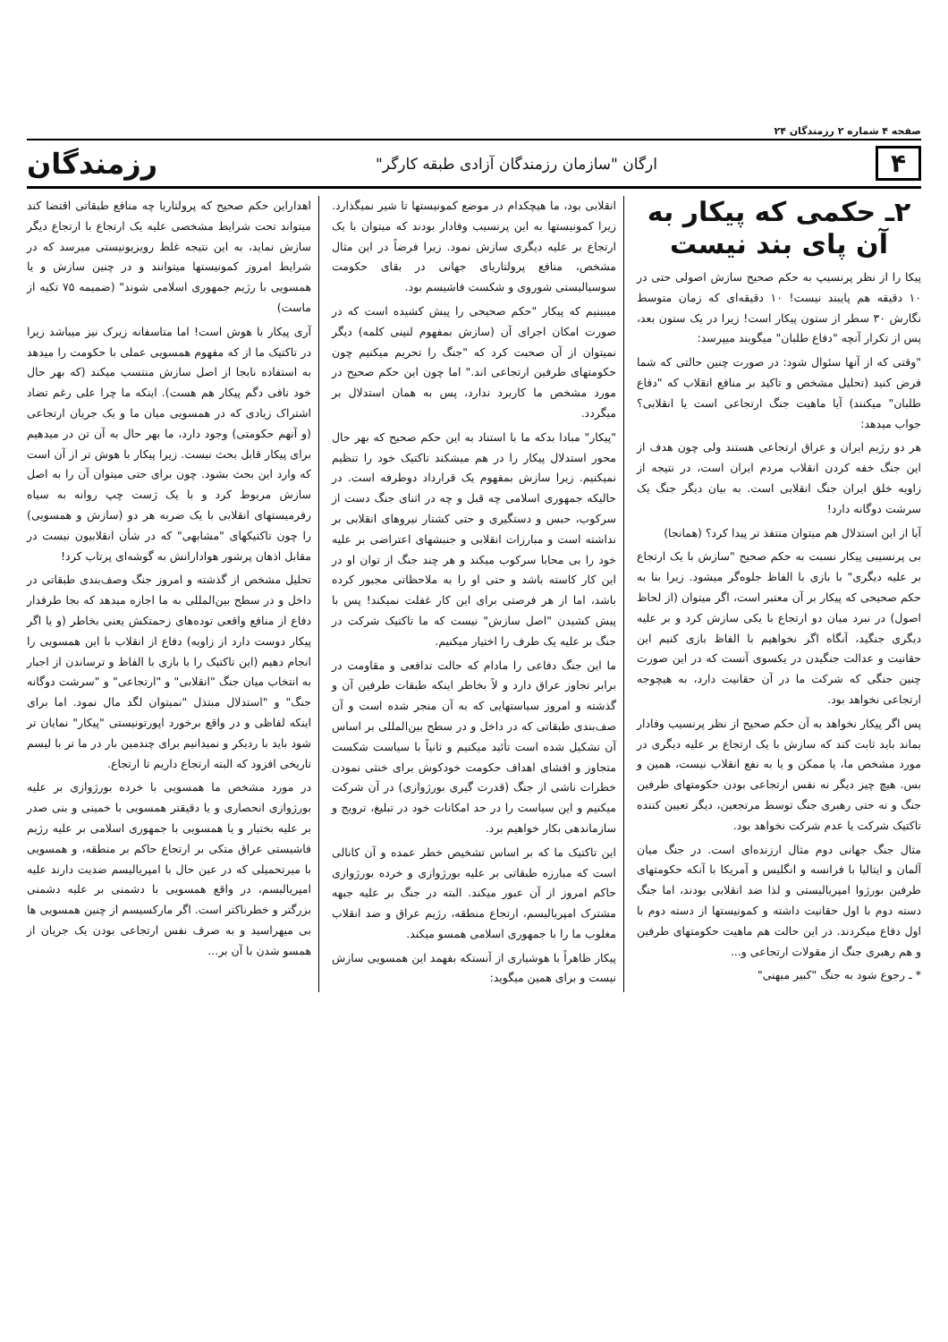صفحه‌ ۴ شماره ۲ رزمندگان ۲۴
۴
ارگان "سازمان رزمندگان آزادی طبقه کارگر"
رزمندگان
۲ـ حکمی که پیکار به آن پای بند نیست
پیکا را از نظر پرنسیپ به حکم صحیح سازش اصولی حتی در ۱۰ دقیقه هم پایبند نیست! ۱۰ دقیقه‌ای که زمان متوسط نگارش ۳۰ سطر از ستون پیکار است! زیرا در یک ستون بعد، پس از تکرار آنچه "دفاع طلبان" میگویند میپرسد:
"وقتی که از آنها سئوال شود: در صورت چنین حالتی که شما فرض کنید (تحلیل مشخص و تاکید بر منافع انقلاب که "دفاع طلبان" میکنند) آیا ماهیت جنگ ارتجاعی است یا انقلابی؟ جواب میدهد:
هر دو رژیم ایران و عراق ارتجاعی هستند ولی چون هدف از این جنگ خفه کردن انقلاب مردم ایران است، در نتیجه از زاویه خلق ایران جنگ انقلابی است. به بیان دیگر جنگ یک سرشت دوگانه دارد!
آیا از این استدلال هم میتوان منتفذ تر پیدا کرد؟ (همانجا)
بی پرنسیبی پیکار نسبت به حکم صحیح "سازش با یک ارتجاع بر علیه دیگری" با بازی با الفاظ جلوه‌گر میشود. زیرا بنا به حکم صحیحی که پیکار بر آن معتبر است، اگر میتوان (از لحاظ اصول) در نبرد میان دو ارتجاع با یکی سازش کرد و بر علیه دیگری جنگید، آنگاه اگر نخواهیم با الفاظ بازی کنیم این حقانیت و عدالت جنگیدن در یکسوی آنست که در این صورت چنین جنگی که شرکت ما در آن حقانیت دارد، به هیچوجه ارتجاعی نخواهد بود.
پس اگر پیکار نخواهد به آن حکم صحیح از نظر پرنسیب وفادار بماند باید ثابت کند که سازش با یک ارتجاع بر علیه دیگری در مورد مشخص ما، یا ممکن و یا به نفع انقلاب نیست، همین و بس. هیچ چیز دیگر نه نفس ارتجاعی بودن حکومتهای طرفین جنگ و نه حتی رهبری جنگ توسط مرتجعین، دیگر تعیین کننده تاکتیک شرکت یا عدم شرکت نخواهد بود.
مثال جنگ جهانی دوم مثال ارزنده‌ای است. در جنگ میان آلمان و ایتالیا با فرانسه و انگلیس و آمریکا با آنکه حکومتهای طرفین بورژوا امپریالیستی و لذا ضد انقلابی بودند، اما جنگ دسته دوم با اول حقانیت داشته و کمونیستها از دسته دوم با اول دفاع میکردند. در این حالت هم ماهیت حکومتهای طرفین و هم رهبری جنگ از مقولات ارتجاعی و...
* ـ رجوع شود به جنگ "کبیر میهنی"
انقلابی بود، ما هیچکدام در موضع کمونیستها تا شیر نمیگذارد. زیرا کمونیستها به این پرنسیب وفادار بودند که میتوان با یک ارتجاع بر علیه دیگری سازش نمود. زیرا فرضاً در این مثال مشخص، منافع پرولتاریای جهانی در بقای حکومت سوسیالیستی شوروی و شکست فاشیسم بود.
میبینیم که پیکار "حکم صحیحی را پیش کشیده است که در صورت امکان اجرای آن (سازش بمفهوم لنینی کلمه) دیگر نمیتوان از آن صحبت کرد که "جنگ را تحریم میکنیم چون حکومتهای طرفین ارتجاعی اند." اما چون این حکم صحیح در مورد مشخص ما کاربرد ندارد، پس به همان استدلال بر میگردد.
"پیکار" مبادا بدکه ما با استناد به این حکم صحیح که بهر حال محور استدلال پیکار را در هم میشکند تاکتیک خود را تنظیم نمیکنیم. زیرا سازش بمفهوم یک قرارداد دوطرفه است. در حالیکه جمهوری اسلامی چه قبل و چه در اثنای جنگ دست از سرکوب، حبس و دستگیری و حتی کشتار نیروهای انقلابی بر نداشته است و مبارزات انقلابی و جنبشهای اعتراضی بر علیه خود را بی محابا سرکوب میکند و هر چند جنگ از توان او در این کار کاسته باشد و حتی او را به ملاحظاتی مجبور کرده باشد، اما از هر فرصتی برای این کار غفلت نمیکند! پس با پیش کشیدن "اصل سازش" نیست که ما تاکتیک شرکت در جنگ بر علیه یک طرف را اختیار میکنیم.
ما این جنگ دفاعی را مادام که حالت تدافعی و مقاومت در برابر تجاوز عراق دارد و لاً بخاطر اینکه طبقات طرفین آن و گذشته و امروز سیاستهایی که به آن منجر شده است و آن صف‌بندی طبقاتی که در داخل و در سطح بین‌المللی بر اساس آن تشکیل شده است تأئید میکنیم و ثانیاً با سیاست شکست متجاوز و افشای اهداف حکومت خودکوش برای خنثی نمودن خطرات ناشی از جنگ (قدرت گیری بورژوازی) در آن شرکت میکنیم و این سیاست را در حد امکانات خود در تبلیغ، ترویج و سازماندهی بکار خواهیم برد.
این تاکتیک ما که بر اساس تشخیص خطر عمده و آن کانالی است که مبارزه طبقاتی بر علیه بورژوازی و خرده بورژوازی حاکم امروز از آن عبور میکند. البته در جنگ بر علیه جبهه مشترک امپریالیسم، ارتجاع منطقه، رژیم عراق و ضد انقلاب مغلوب ما را با جمهوری اسلامی همسو میکند.
پیکار ظاهراً با هوشیاری از آنستکه بفهمد این همسویی سازش نیست و برای همین میگوید:
اهداراین حکم صحیح که پرولتاریا چه منافع طبقاتی اقتضا کند میتواند تحت شرایط مشخصی علیه یک ارتجاع با ارتجاع دیگر سازش نماید، به این نتیجه غلط رویزیونیستی میرسد که در شرایط امروز کمونیستها میتوانند و در چنین سازش و یا همسویی با رژیم جمهوری اسلامی شوند" (ضمیمه ۷۵ تکیه از ماست)
آری پیکار با هوش است! اما متاسفانه زیرک نیز میباشد زیرا در تاکتیک ما از که مفهوم همسویی عملی با حکومت را میدهد به استفاده نابجا از اصل سازش منتسب میکند (که بهر حال خود نافی دگم پیکار هم هست). اینکه ما چرا علی رغم تضاد اشتراک زیادی که در همسویی میان ما و یک جریان ارتجاعی (و آنهم حکومتی) وجود دارد، ما بهر حال به آن تن در میدهیم برای پیکار قابل بحث نیست. زیرا پیکار با هوش تر از آن است که وارد این بحث بشود. چون برای حتی میتوان آن را به اصل سازش مربوط کرد و با یک ژست چپ روانه به سیاه رفرمیستهای انقلابی با یک ضربه هر دو (سازش و همسویی) را چون تاکتیکهای "مشابهی" که در شأن انقلابیون نیست در مقابل اذهان پرشور هوادارانش به گوشه‌ای پرتاب کرد!
تحلیل مشخص از گذشته و امروز جنگ وصف‌بندی طبقاتی در داخل و در سطح بین‌المللی به ما اجازه میدهد که بجا طرفدار دفاع از منافع واقعی توده‌های زحمتکش یعنی بخاطر (و یا اگر پیکار دوست دارد از زاویه) دفاع از انقلاب با این همسویی را انجام دهیم (این تاکتیک را با بازی با الفاظ و ترساندن از اجبار به انتخاب میان جنگ "انقلابی" و "ارتجاعی" و "سرشت دوگانه جنگ" و "استدلال مبتذل "نمیتوان لگد مال نمود. اما برای اینکه لفاظی و در واقع برخورد اپورتونیستی "پیکار" نمایان تر شود باید با ردیکر و نمیدانیم برای چندمین بار در ما تر با لیسم تاریخی افزود که البته ارتجاع داریم تا ارتجاع.
در مورد مشخص ما همسویی با خرده بورژوازی بر علیه بورژوازی انحصاری و یا دقیقتر همسویی با خمینی و بنی صدر بر علیه بختیار و یا همسویی با جمهوری اسلامی بر علیه رژیم فاشیستی عراق متکی بر ارتجاع حاکم بر منطقه، و همسویی با میرتحمیلی که در عین حال با امپریالیسم ضدیت دارند علیه امپریالیسم، در واقع همسویی با دشمنی بر علیه دشمنی بزرگتر و خطرناکتر است. اگر مارکسیسم از چنین همسویی ها بی میهراسید و به صرف نفس ارتجاعی بودن یک جریان از همسو شدن با آن بر...